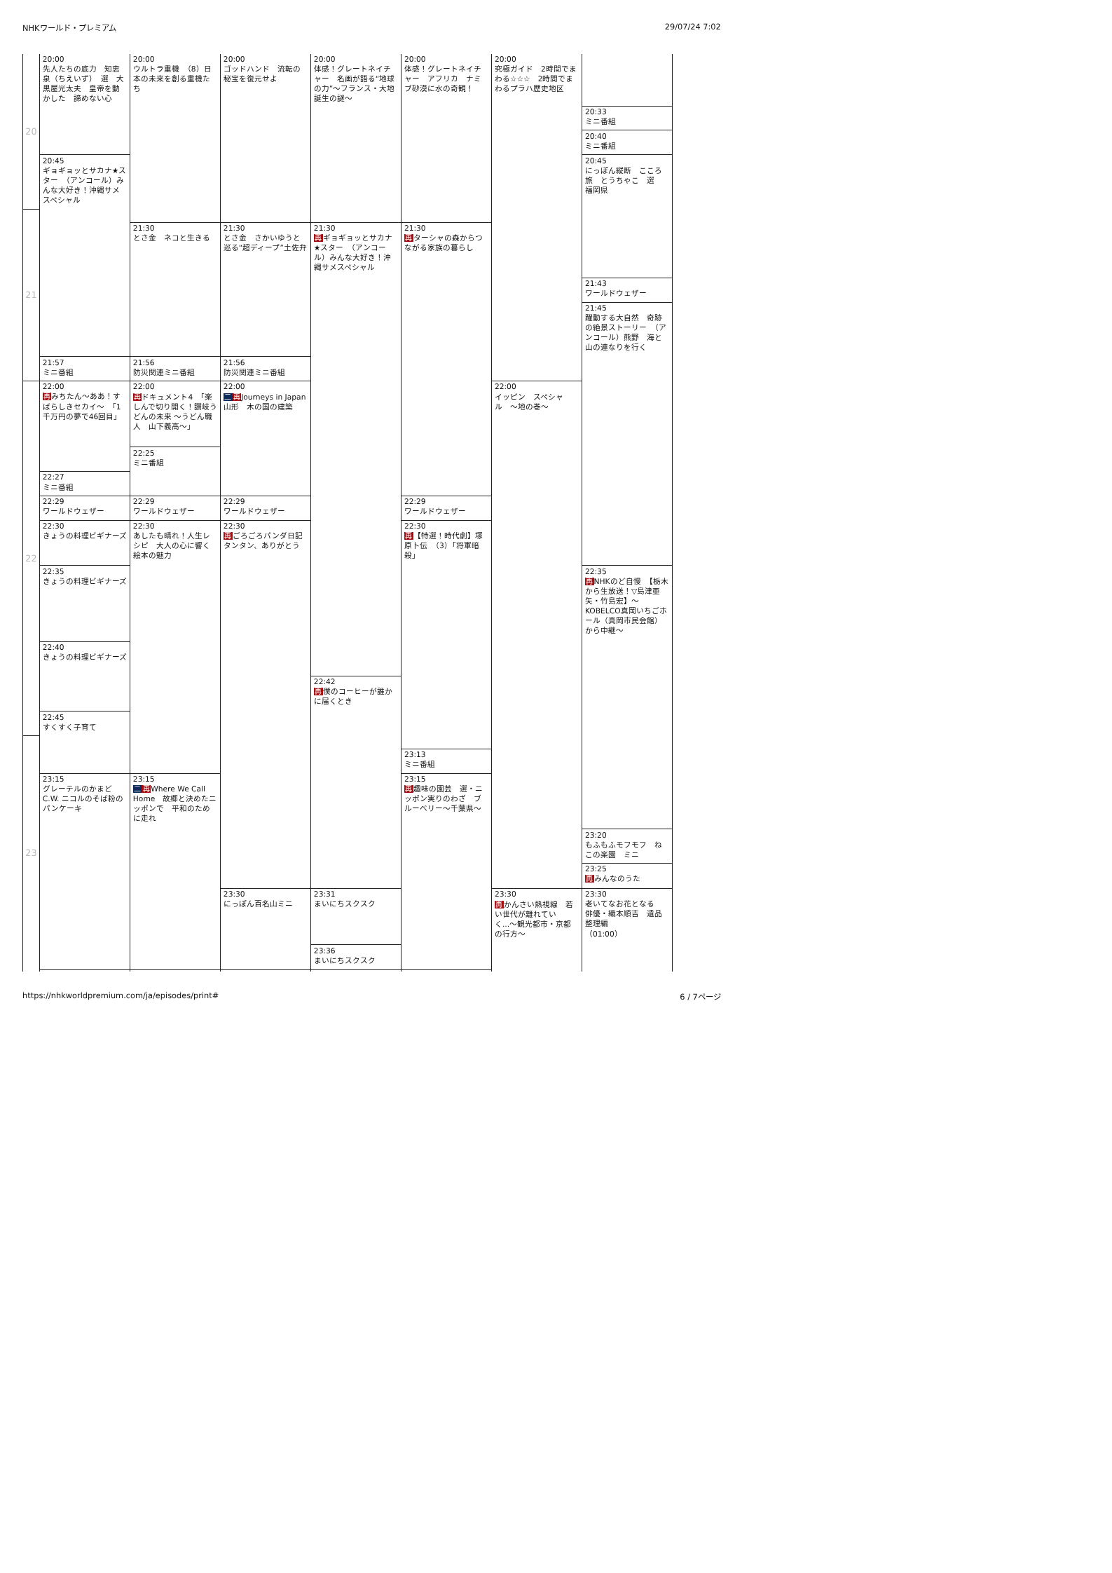NHKワールド・プレミアム 29/07/24 7:02
20
21
22
23
20:00
先人たちの底力　知恵泉（ちえいず）　選　大黒屋光太夫　皇帝を動かした　諦めない心
20:45
ギョギョッとサカナ★スター　（アンコール）みんな大好き！沖縄サメスペシャル
21:57
ミニ番組
22:00
再みちたん〜ああ！すばらしきセカイ〜　「1千万円の夢で46回目」
22:27
ミニ番組
22:29
ワールドウェザー
22:30
きょうの料理ビギナーズ
22:35
きょうの料理ビギナーズ
22:40
きょうの料理ビギナーズ
22:45
すくすく子育て
23:15
グレーテルのかまど　C.W. ニコルのそば粉のパンケーキ
20:00
ウルトラ重機　（8）日本の未来を創る重機たち
21:30
とさ金　ネコと生きる
21:56
防災関連ミニ番組
22:00
再ドキュメント4　「楽しんで切り開く！讃岐うどんの未来 〜うどん職人　山下義高〜」
22:25
ミニ番組
22:29
ワールドウェザー
22:30
あしたも晴れ！人生レシピ　大人の心に響く　絵本の魅力
23:15
二再Where We Call Home　故郷と決めたニッポンで　平和のために走れ
20:00
ゴッドハンド　流転の秘宝を復元せよ
21:30
とさ金　さかいゆうと巡る“超ディープ”土佐弁
21:56
防災関連ミニ番組
22:00
二再Journeys in Japan　山形　木の国の建築
22:29
ワールドウェザー
22:30
再ごろごろパンダ日記　タンタン、ありがとう
23:30
にっぽん百名山ミニ
20:00
体感！グレートネイチャー　名画が語る“地球の力”〜フランス・大地誕生の謎〜
21:30
再ギョギョッとサカナ★スター　（アンコール）みんな大好き！沖縄サメスペシャル
22:42
再僕のコーヒーが誰かに届くとき
23:31
まいにちスクスク
23:36
まいにちスクスク
20:00
体感！グレートネイチャー　アフリカ　ナミブ砂漠に水の奇観！
21:30
再ターシャの森からつながる家族の暮らし
22:29
ワールドウェザー
22:30
再【特選！時代劇】塚原卜伝　（3）「将軍暗殺」
23:13
ミニ番組
23:15
再趣味の園芸　選・ニッポン実りのわざ　ブルーベリー〜千葉県〜
20:00
究極ガイド　2時間でまわる☆☆☆　2時間でまわるプラハ歴史地区
22:00
イッピン　スペシャル　〜地の巻〜
23:30
再かんさい熱視線　若い世代が離れていく...〜観光都市・京都の行方〜
20:33
ミニ番組
20:40
ミニ番組
20:45
にっぽん縦断　こころ旅　とうちゃこ　選　福岡県
21:43
ワールドウェザー
21:45
躍動する大自然　奇跡の絶景ストーリー　（アンコール）熊野　海と山の連なりを行く
22:35
再NHKのど自慢　【栃木から生放送！▽島津亜矢・竹島宏】〜KOBELCO真岡いちごホール（真岡市民会館）から中継〜
23:20
もふもふモフモフ　ねこの楽園　ミニ
23:25
再みんなのうた
23:30
老いてなお花となる　俳優・織本順吉　遺品整理編
（01:00）
https://nhkworldpremium.com/ja/episodes/print# 6 / 7ページ